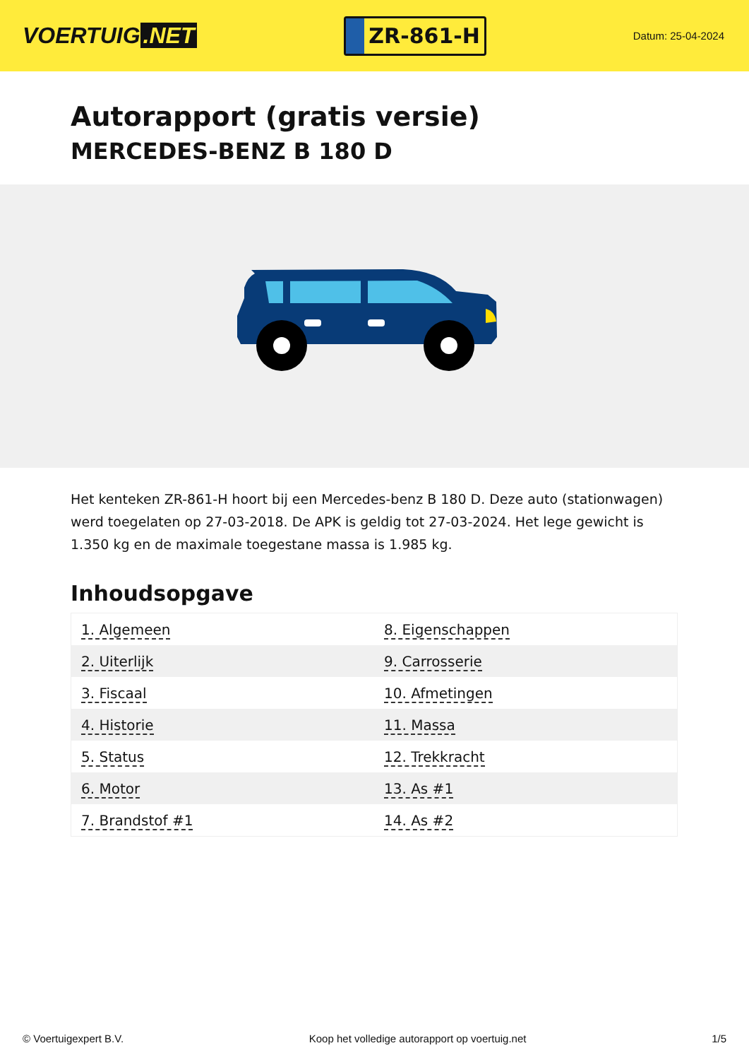VOERTUIG.NET
ZR-861-H
Datum: 25-04-2024
Autorapport (gratis versie)
MERCEDES-BENZ B 180 D
Het kenteken ZR-861-H hoort bij een Mercedes-benz B 180 D. Deze auto (stationwagen) werd toegelaten op 27-03-2018. De APK is geldig tot 27-03-2024. Het lege gewicht is 1.350 kg en de maximale toegestane massa is 1.985 kg.
Inhoudsopgave
| 1. Algemeen | 8. Eigenschappen |
| 2. Uiterlijk | 9. Carrosserie |
| 3. Fiscaal | 10. Afmetingen |
| 4. Historie | 11. Massa |
| 5. Status | 12. Trekkracht |
| 6. Motor | 13. As #1 |
| 7. Brandstof #1 | 14. As #2 |
© Voertuigexpert B.V. Koop het volledige autorapport op voertuig.net 1/5